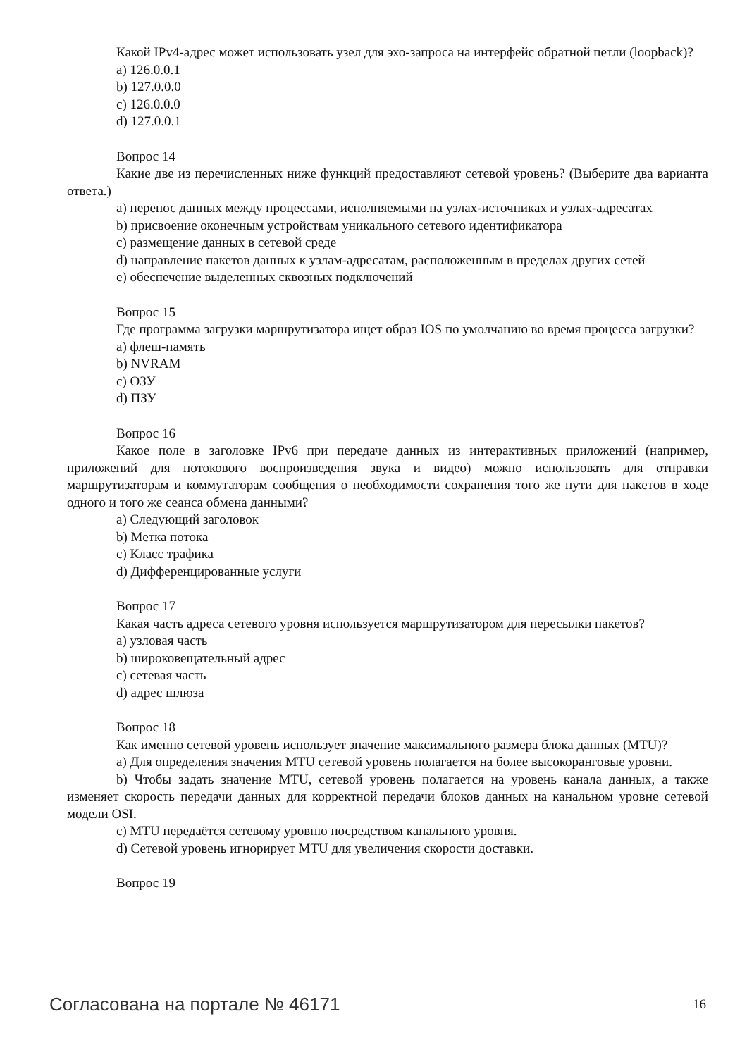Какой IPv4-адрес может использовать узел для эхо-запроса на интерфейс обратной петли (loopback)?
a) 126.0.0.1
b) 127.0.0.0
c) 126.0.0.0
d) 127.0.0.1
Вопрос 14
Какие две из перечисленных ниже функций предоставляют сетевой уровень? (Выберите два варианта ответа.)
a) перенос данных между процессами, исполняемыми на узлах-источниках и узлах-адресатах
b) присвоение оконечным устройствам уникального сетевого идентификатора
c) размещение данных в сетевой среде
d) направление пакетов данных к узлам-адресатам, расположенным в пределах других сетей
e) обеспечение выделенных сквозных подключений
Вопрос 15
Где программа загрузки маршрутизатора ищет образ IOS по умолчанию во время процесса загрузки?
a) флеш-память
b) NVRAM
c) ОЗУ
d) ПЗУ
Вопрос 16
Какое поле в заголовке IPv6 при передаче данных из интерактивных приложений (например, приложений для потокового воспроизведения звука и видео) можно использовать для отправки маршрутизаторам и коммутаторам сообщения о необходимости сохранения того же пути для пакетов в ходе одного и того же сеанса обмена данными?
a) Следующий заголовок
b) Метка потока
c) Класс трафика
d) Дифференцированные услуги
Вопрос 17
Какая часть адреса сетевого уровня используется маршрутизатором для пересылки пакетов?
a) узловая часть
b) широковещательный адрес
c) сетевая часть
d) адрес шлюза
Вопрос 18
Как именно сетевой уровень использует значение максимального размера блока данных (MTU)?
a) Для определения значения MTU сетевой уровень полагается на более высокоранговые уровни.
b) Чтобы задать значение MTU, сетевой уровень полагается на уровень канала данных, а также изменяет скорость передачи данных для корректной передачи блоков данных на канальном уровне сетевой модели OSI.
c) MTU передаётся сетевому уровню посредством канального уровня.
d) Сетевой уровень игнорирует MTU для увеличения скорости доставки.
Вопрос 19
Согласована на портале № 46171 16